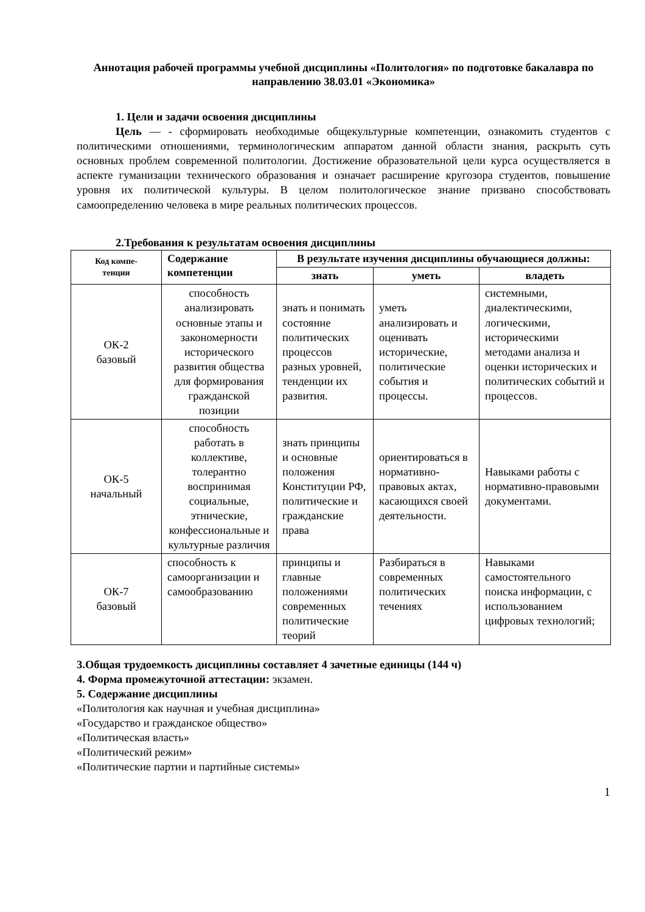Аннотация рабочей программы учебной дисциплины «Политология» по подготовке бакалавра по направлению 38.03.01 «Экономика»
1. Цели и задачи освоения дисциплины
Цель — - сформировать необходимые общекультурные компетенции, ознакомить студентов с политическими отношениями, терминологическим аппаратом данной области знания, раскрыть суть основных проблем современной политологии. Достижение образовательной цели курса осуществляется в аспекте гуманизации технического образования и означает расширение кругозора студентов, повышение уровня их политической культуры. В целом политологическое знание призвано способствовать самоопределению человека в мире реальных политических процессов.
2.Требования к результатам освоения дисциплины
| Код компе- тенции | Содержание компетенции | В результате изучения дисциплины обучающиеся должны: | | |
| --- | --- | --- | --- | --- |
| | | знать | уметь | владеть |
| ОК-2 базовый | способность анализировать основные этапы и закономерности исторического развития общества для формирования гражданской позиции | знать и понимать состояние политических процессов разных уровней, тенденции их развития. | уметь анализировать и оценивать исторические, политические события и процессы. | системными, диалектическими, логическими, историческими методами анализа и оценки исторических и политических событий и процессов. |
| ОК-5 начальный | способность работать в коллективе, толерантно воспринимая социальные, этнические, конфессиональные и культурные различия | знать принципы и основные положения Конституции РФ, политические и гражданские права | ориентироваться в нормативно-правовых актах, касающихся своей деятельности. | Навыками работы с нормативно-правовыми документами. |
| ОК-7 базовый | способность к самоорганизации и самообразованию | принципы и главные положениями современных политические теорий | Разбираться в современных политических течениях | Навыками самостоятельного поиска информации, с использованием цифровых технологий; |
3.Общая трудоемкость дисциплины составляет 4 зачетные единицы (144 ч)
4. Форма промежуточной аттестации: экзамен.
5. Содержание дисциплины
«Политология как научная и учебная дисциплина»
«Государство и гражданское общество»
«Политическая власть»
«Политический режим»
«Политические партии и партийные системы»
1